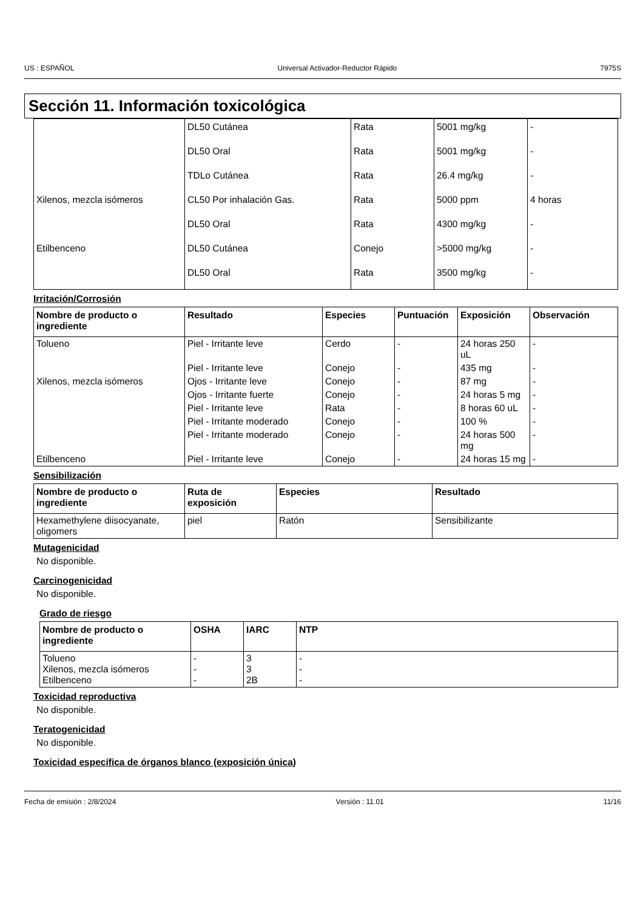US : ESPAÑOL Universal Activador-Reductor Rápido 7975S
Sección 11. Información toxicológica
| | DL50 Cutánea | Rata | 5001 mg/kg | - |
| | DL50 Oral | Rata | 5001 mg/kg | - |
| | TDLo Cutánea | Rata | 26.4 mg/kg | - |
| Xilenos, mezcla isómeros | CL50 Por inhalación Gas. | Rata | 5000 ppm | 4 horas |
| | DL50 Oral | Rata | 4300 mg/kg | - |
| Etilbenceno | DL50 Cutánea | Conejo | >5000 mg/kg | - |
| | DL50 Oral | Rata | 3500 mg/kg | - |
Irritación/Corrosión
| Nombre de producto o ingrediente | Resultado | Especies | Puntuación | Exposición | Observación |
| --- | --- | --- | --- | --- | --- |
| Tolueno | Piel - Irritante leve | Cerdo | - | 24 horas 250 uL | - |
| | Piel - Irritante leve | Conejo | - | 435 mg | - |
| Xilenos, mezcla isómeros | Ojos - Irritante leve | Conejo | - | 87 mg | - |
| | Ojos - Irritante fuerte | Conejo | - | 24 horas 5 mg | - |
| | Piel - Irritante leve | Rata | - | 8 horas 60 uL | - |
| | Piel - Irritante moderado | Conejo | - | 100 % | - |
| | Piel - Irritante moderado | Conejo | - | 24 horas 500 mg | - |
| Etilbenceno | Piel - Irritante leve | Conejo | - | 24 horas 15 mg | - |
Sensibilización
| Nombre de producto o ingrediente | Ruta de exposición | Especies | Resultado |
| --- | --- | --- | --- |
| Hexamethylene diisocyanate, oligomers | piel | Ratón | Sensibilizante |
Mutagenicidad
No disponible.
Carcinogenicidad
No disponible.
Grado de riesgo
| Nombre de producto o ingrediente | OSHA | IARC | NTP |
| --- | --- | --- | --- |
| Tolueno Xilenos, mezcla isómeros Etilbenceno | - - - | 3 3 2B | - - - |
Toxicidad reproductiva
No disponible.
Teratogenicidad
No disponible.
Toxicidad específica de órganos blanco (exposición única)
Fecha de emisión : 2/8/2024 Versión : 11.01 11/16